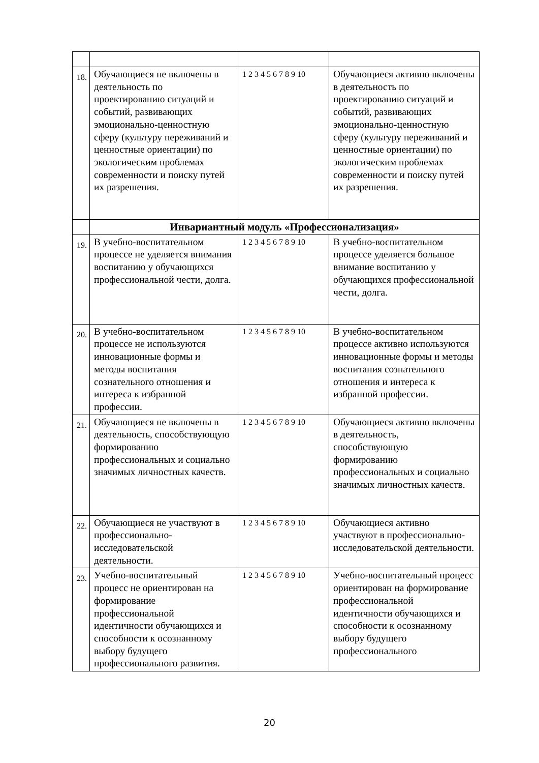| 18. | Обучающиеся не включены в деятельность по проектированию ситуаций и событий, развивающих эмоционально-ценностную сферу (культуру переживаний и ценностные ориентации) по экологическим проблемах современности и поиску путей их разрешения. | 1 2 3 4 5 6 7 8 9 10 | Обучающиеся активно включены в деятельность по проектированию ситуаций и событий, развивающих эмоционально-ценностную сферу (культуру переживаний и ценностные ориентации) по экологическим проблемах современности и поиску путей их разрешения. |
| | Инвариантный модуль «Профессионализация» | | |
| 19. | В учебно-воспитательном процессе не уделяется внимания воспитанию у обучающихся профессиональной чести, долга. | 1 2 3 4 5 6 7 8 9 10 | В учебно-воспитательном процессе уделяется большое внимание воспитанию у обучающихся профессиональной чести, долга. |
| 20. | В учебно-воспитательном процессе не используются инновационные формы и методы воспитания сознательного отношения и интереса к избранной профессии. | 1 2 3 4 5 6 7 8 9 10 | В учебно-воспитательном процессе активно используются инновационные формы и методы воспитания сознательного отношения и интереса к избранной профессии. |
| 21. | Обучающиеся не включены в деятельность, способствующую формированию профессиональных и социально значимых личностных качеств. | 1 2 3 4 5 6 7 8 9 10 | Обучающиеся активно включены в деятельность, способствующую формированию профессиональных и социально значимых личностных качеств. |
| 22. | Обучающиеся не участвуют в профессионально-исследовательской деятельности. | 1 2 3 4 5 6 7 8 9 10 | Обучающиеся активно участвуют в профессионально-исследовательской деятельности. |
| 23. | Учебно-воспитательный процесс не ориентирован на формирование профессиональной идентичности обучающихся и способности к осознанному выбору будущего профессионального развития. | 1 2 3 4 5 6 7 8 9 10 | Учебно-воспитательный процесс ориентирован на формирование профессиональной идентичности обучающихся и способности к осознанному выбору будущего профессионального |
20